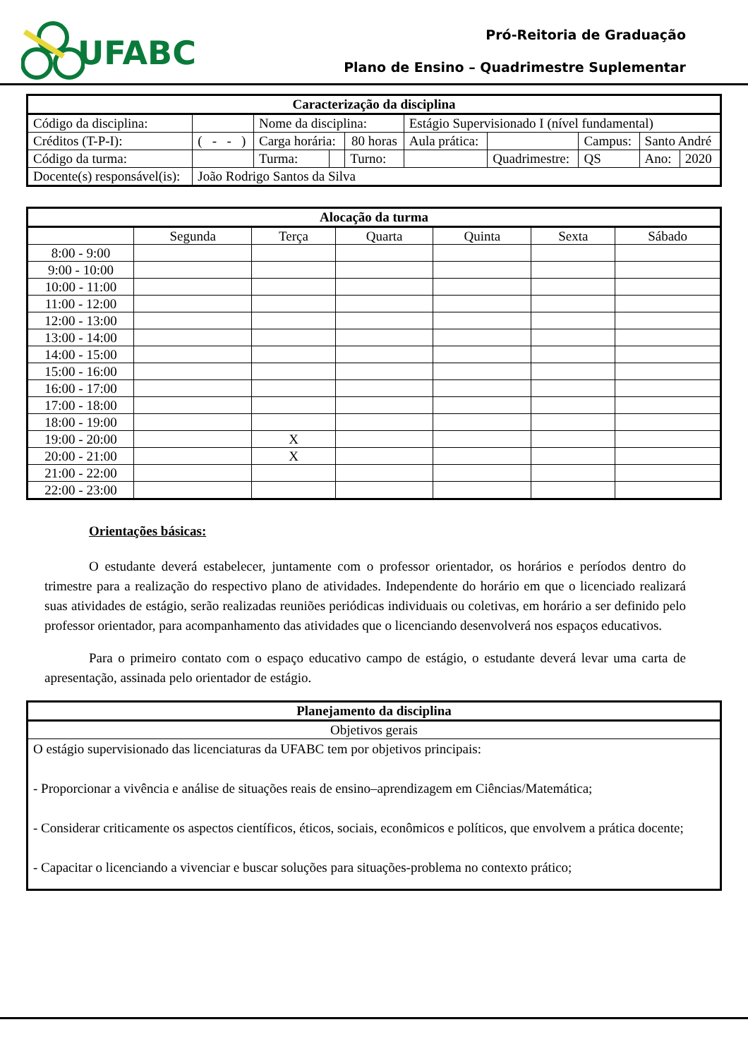UFABC
Pró-Reitoria de Graduação
Plano de Ensino – Quadrimestre Suplementar
| Caracterização da disciplina | | | | | | | | | | | |
| --- | --- | --- | --- | --- | --- | --- | --- | --- | --- | --- | --- |
| Código da disciplina: | | | Nome da disciplina: | | | Estágio Supervisionado I (nível fundamental) | | | | | |
| Créditos (T-P-I): | ( - - ) | | Carga horária: | | 80 horas | Aula prática: | | Campus: | | Santo André | |
| Código da turma: | | | Turma: | | Turno: | | Quadrimestre: | | QS | Ano: | 2020 |
| Docente(s) responsável(is): | | João Rodrigo Santos da Silva | | | | | | | | | |
| Alocação da turma | | | | | | |
| --- | --- | --- | --- | --- | --- | --- |
| | Segunda | Terça | Quarta | Quinta | Sexta | Sábado |
| 8:00 - 9:00 | | | | | | |
| 9:00 - 10:00 | | | | | | |
| 10:00 - 11:00 | | | | | | |
| 11:00 - 12:00 | | | | | | |
| 12:00 - 13:00 | | | | | | |
| 13:00 - 14:00 | | | | | | |
| 14:00 - 15:00 | | | | | | |
| 15:00 - 16:00 | | | | | | |
| 16:00 - 17:00 | | | | | | |
| 17:00 - 18:00 | | | | | | |
| 18:00 - 19:00 | | | | | | |
| 19:00 - 20:00 | | X | | | | |
| 20:00 - 21:00 | | X | | | | |
| 21:00 - 22:00 | | | | | | |
| 22:00 - 23:00 | | | | | | |
Orientações básicas:
O estudante deverá estabelecer, juntamente com o professor orientador, os horários e períodos dentro do trimestre para a realização do respectivo plano de atividades. Independente do horário em que o licenciado realizará suas atividades de estágio, serão realizadas reuniões periódicas individuais ou coletivas, em horário a ser definido pelo professor orientador, para acompanhamento das atividades que o licenciando desenvolverá nos espaços educativos.
Para o primeiro contato com o espaço educativo campo de estágio, o estudante deverá levar uma carta de apresentação, assinada pelo orientador de estágio.
| Planejamento da disciplina |
| --- |
| Objetivos gerais |
| O estágio supervisionado das licenciaturas da UFABC tem por objetivos principais: - Proporcionar a vivência e análise de situações reais de ensino–aprendizagem em Ciências/Matemática; - Considerar criticamente os aspectos científicos, éticos, sociais, econômicos e políticos, que envolvem a prática docente; - Capacitar o licenciando a vivenciar e buscar soluções para situações-problema no contexto prático; |